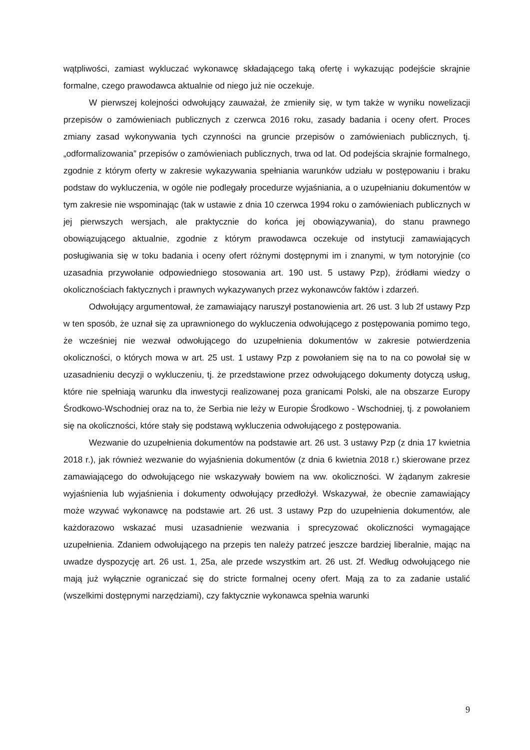wątpliwości, zamiast wykluczać wykonawcę składającego taką ofertę i wykazując podejście skrajnie formalne, czego prawodawca aktualnie od niego już nie oczekuje.
W pierwszej kolejności odwołujący zauważał, że zmieniły się, w tym także w wyniku nowelizacji przepisów o zamówieniach publicznych z czerwca 2016 roku, zasady badania i oceny ofert. Proces zmiany zasad wykonywania tych czynności na gruncie przepisów o zamówieniach publicznych, tj. „odformalizowania” przepisów o zamówieniach publicznych, trwa od lat. Od podejścia skrajnie formalnego, zgodnie z którym oferty w zakresie wykazywania spełniania warunków udziału w postępowaniu i braku podstaw do wykluczenia, w ogóle nie podlegały procedurze wyjaśniania, a o uzupełnianiu dokumentów w tym zakresie nie wspominając (tak w ustawie z dnia 10 czerwca 1994 roku o zamówieniach publicznych w jej pierwszych wersjach, ale praktycznie do końca jej obowiązywania), do stanu prawnego obowiązującego aktualnie, zgodnie z którym prawodawca oczekuje od instytucji zamawiających posługiwania się w toku badania i oceny ofert różnymi dostępnymi im i znanymi, w tym notoryjnie (co uzasadnia przywołanie odpowiedniego stosowania art. 190 ust. 5 ustawy Pzp), źródłami wiedzy o okolicznościach faktycznych i prawnych wykazywanych przez wykonawców faktów i zdarzeń.
Odwołujący argumentował, że zamawiający naruszył postanowienia art. 26 ust. 3 lub 2f ustawy Pzp w ten sposób, że uznał się za uprawnionego do wykluczenia odwołującego z postępowania pomimo tego, że wcześniej nie wezwał odwołującego do uzupełnienia dokumentów w zakresie potwierdzenia okoliczności, o których mowa w art. 25 ust. 1 ustawy Pzp z powołaniem się na to na co powołał się w uzasadnieniu decyzji o wykluczeniu, tj. że przedstawione przez odwołującego dokumenty dotyczą usług, które nie spełniają warunku dla inwestycji realizowanej poza granicami Polski, ale na obszarze Europy Środkowo-Wschodniej oraz na to, że Serbia nie leży w Europie Środkowo - Wschodniej, tj. z powołaniem się na okoliczności, które stały się podstawą wykluczenia odwołującego z postępowania.
Wezwanie do uzupełnienia dokumentów na podstawie art. 26 ust. 3 ustawy Pzp (z dnia 17 kwietnia 2018 r.), jak również wezwanie do wyjaśnienia dokumentów (z dnia 6 kwietnia 2018 r.) skierowane przez zamawiającego do odwołującego nie wskazywały bowiem na ww. okoliczności. W żądanym zakresie wyjaśnienia lub wyjaśnienia i dokumenty odwołujący przedłożył. Wskazywał, że obecnie zamawiający może wzywać wykonawcę na podstawie art. 26 ust. 3 ustawy Pzp do uzupełnienia dokumentów, ale każdorazowo wskazać musi uzasadnienie wezwania i sprecyzować okoliczności wymagające uzupełnienia. Zdaniem odwołującego na przepis ten należy patrzeć jeszcze bardziej liberalnie, mając na uwadze dyspozycję art. 26 ust. 1, 25a, ale przede wszystkim art. 26 ust. 2f. Według odwołującego nie mają już wyłącznie ograniczać się do stricte formalnej oceny ofert. Mają za to za zadanie ustalić (wszelkimi dostępnymi narzędziami), czy faktycznie wykonawca spełnia warunki
9